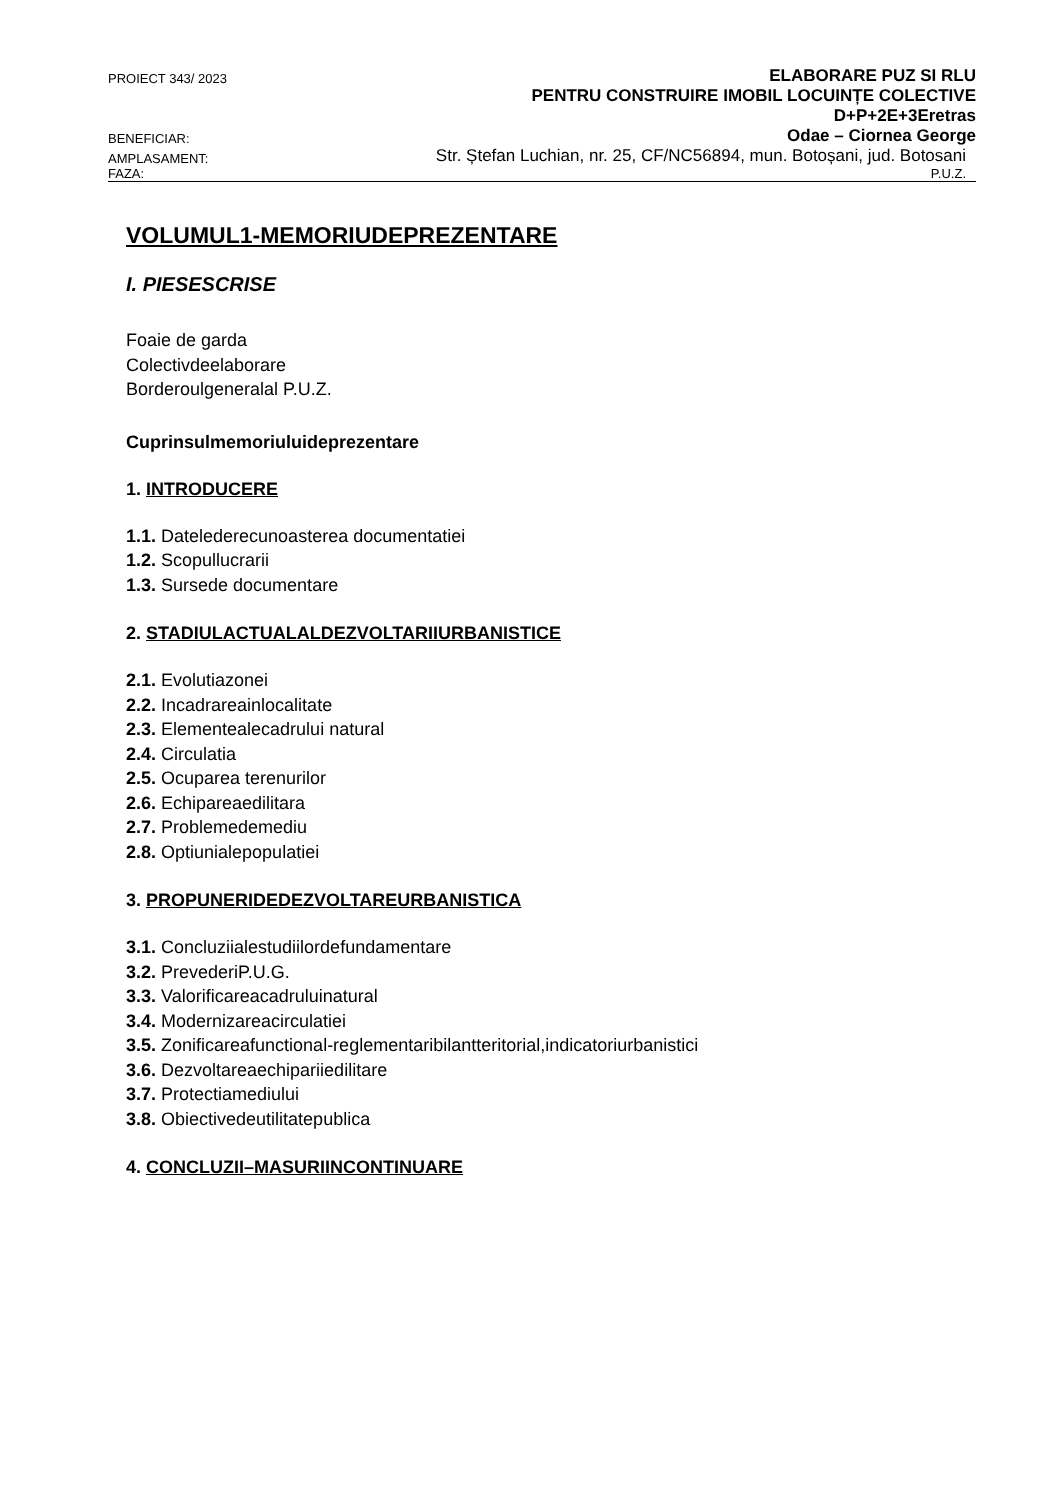PROIECT 343/ 2023
ELABORARE PUZ SI RLU
PENTRU CONSTRUIRE IMOBIL LOCUINȚE COLECTIVE
D+P+2E+3Eretras
BENEFICIAR:
Odae – Ciornea George
AMPLASAMENT:
Str. Ștefan Luchian, nr. 25, CF/NC56894, mun. Botoșani, jud. Botosani
FAZA:
P.U.Z.
VOLUMUL1-MEMORIUDEPREZENTARE
I. PIESESCRISE
Foaie de garda
Colectivdeelaborare
Borderoulgeneralal P.U.Z.
Cuprinsulmemoriuluideprezentare
1. INTRODUCERE
1.1. Datelederecunoasterea documentatiei
1.2. Scopullucrarii
1.3. Sursede documentare
2. STADIULACTUALALDEZVOLTARIIURBANISTICE
2.1. Evolutiazonei
2.2. Incadrareainlocalitate
2.3. Elementealecadrului natural
2.4. Circulatia
2.5. Ocuparea terenurilor
2.6. Echipareaedilitara
2.7. Problemedemediu
2.8. Optiunialepopulatiei
3. PROPUNERIDEDEZVOLTAREURBANISTICA
3.1. Concluziialestudiilordefundamentare
3.2. PrevederiP.U.G.
3.3. Valorificareacadruluinatural
3.4. Modernizareacirculatiei
3.5. Zonificareafunctional-reglementaribilantteritorial,indicatoriurbanistici
3.6. Dezvoltareaechipariiedilitare
3.7. Protectiamediului
3.8. Obiectivedeutilitatepublica
4. CONCLUZII–MASURIINCONTINUARE